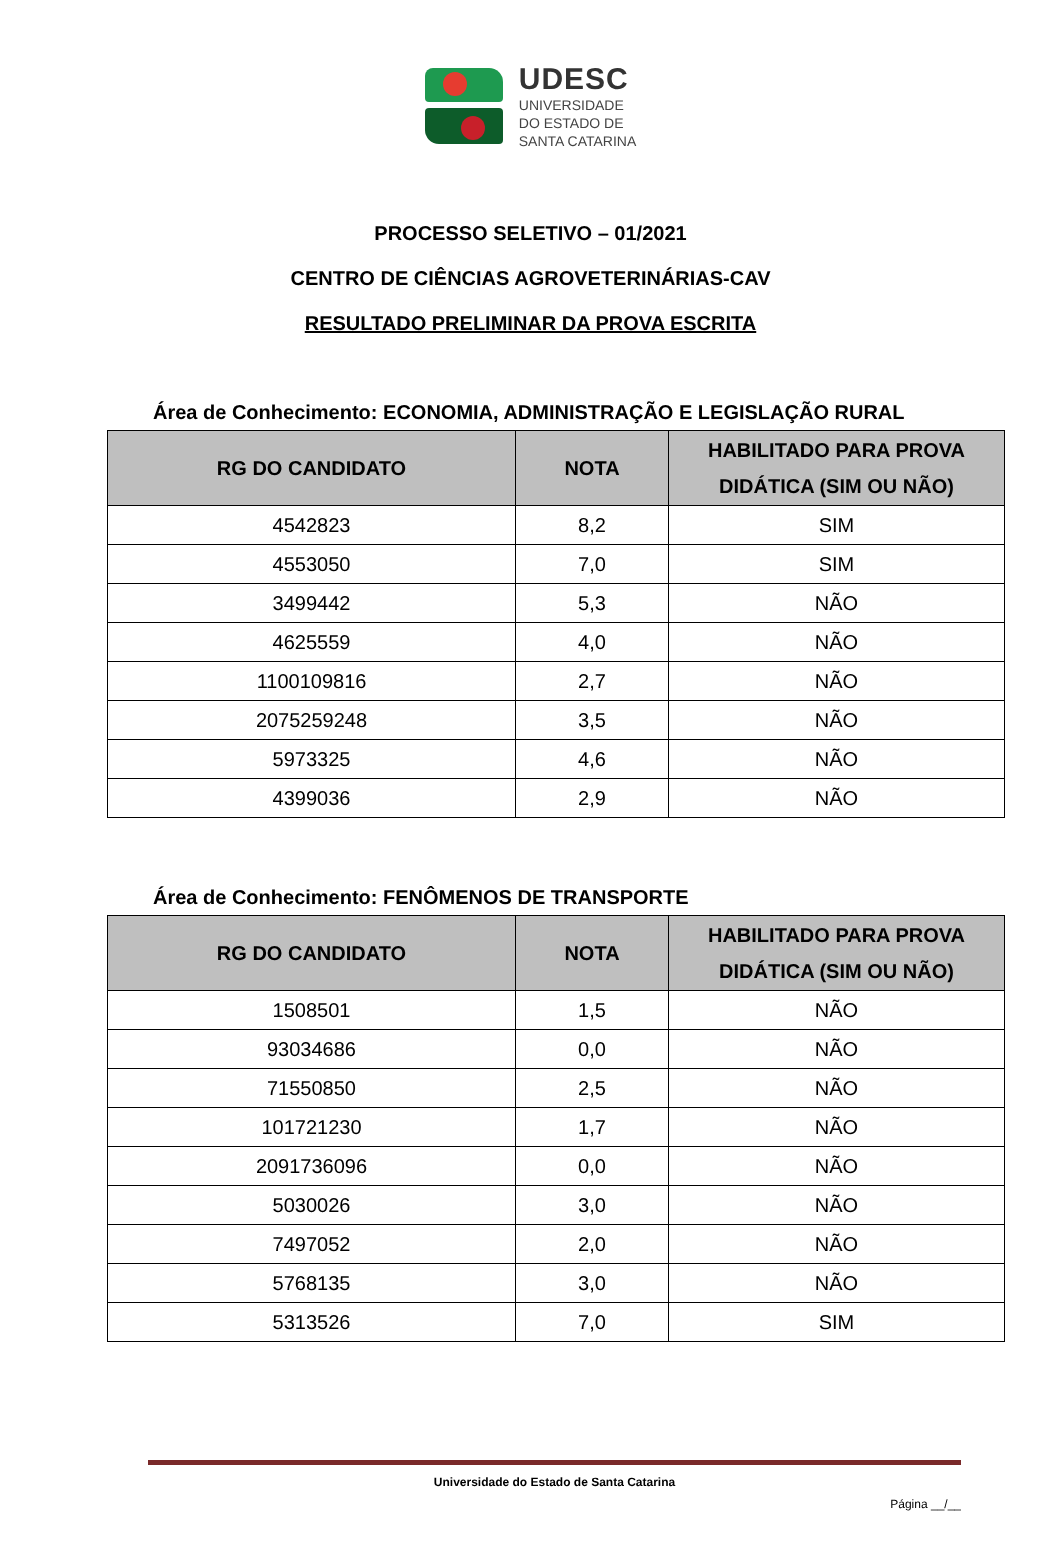UDESC
UNIVERSIDADE
DO ESTADO DE
SANTA CATARINA
PROCESSO SELETIVO – 01/2021
CENTRO DE CIÊNCIAS AGROVETERINÁRIAS-CAV
RESULTADO PRELIMINAR DA PROVA ESCRITA
Área de Conhecimento: ECONOMIA, ADMINISTRAÇÃO E LEGISLAÇÃO RURAL
| RG DO CANDIDATO | NOTA | HABILITADO PARA PROVA DIDÁTICA (SIM OU NÃO) |
| --- | --- | --- |
| 4542823 | 8,2 | SIM |
| 4553050 | 7,0 | SIM |
| 3499442 | 5,3 | NÃO |
| 4625559 | 4,0 | NÃO |
| 1100109816 | 2,7 | NÃO |
| 2075259248 | 3,5 | NÃO |
| 5973325 | 4,6 | NÃO |
| 4399036 | 2,9 | NÃO |
Área de Conhecimento: FENÔMENOS DE TRANSPORTE
| RG DO CANDIDATO | NOTA | HABILITADO PARA PROVA DIDÁTICA (SIM OU NÃO) |
| --- | --- | --- |
| 1508501 | 1,5 | NÃO |
| 93034686 | 0,0 | NÃO |
| 71550850 | 2,5 | NÃO |
| 101721230 | 1,7 | NÃO |
| 2091736096 | 0,0 | NÃO |
| 5030026 | 3,0 | NÃO |
| 7497052 | 2,0 | NÃO |
| 5768135 | 3,0 | NÃO |
| 5313526 | 7,0 | SIM |
Universidade do Estado de Santa Catarina
Página __/__